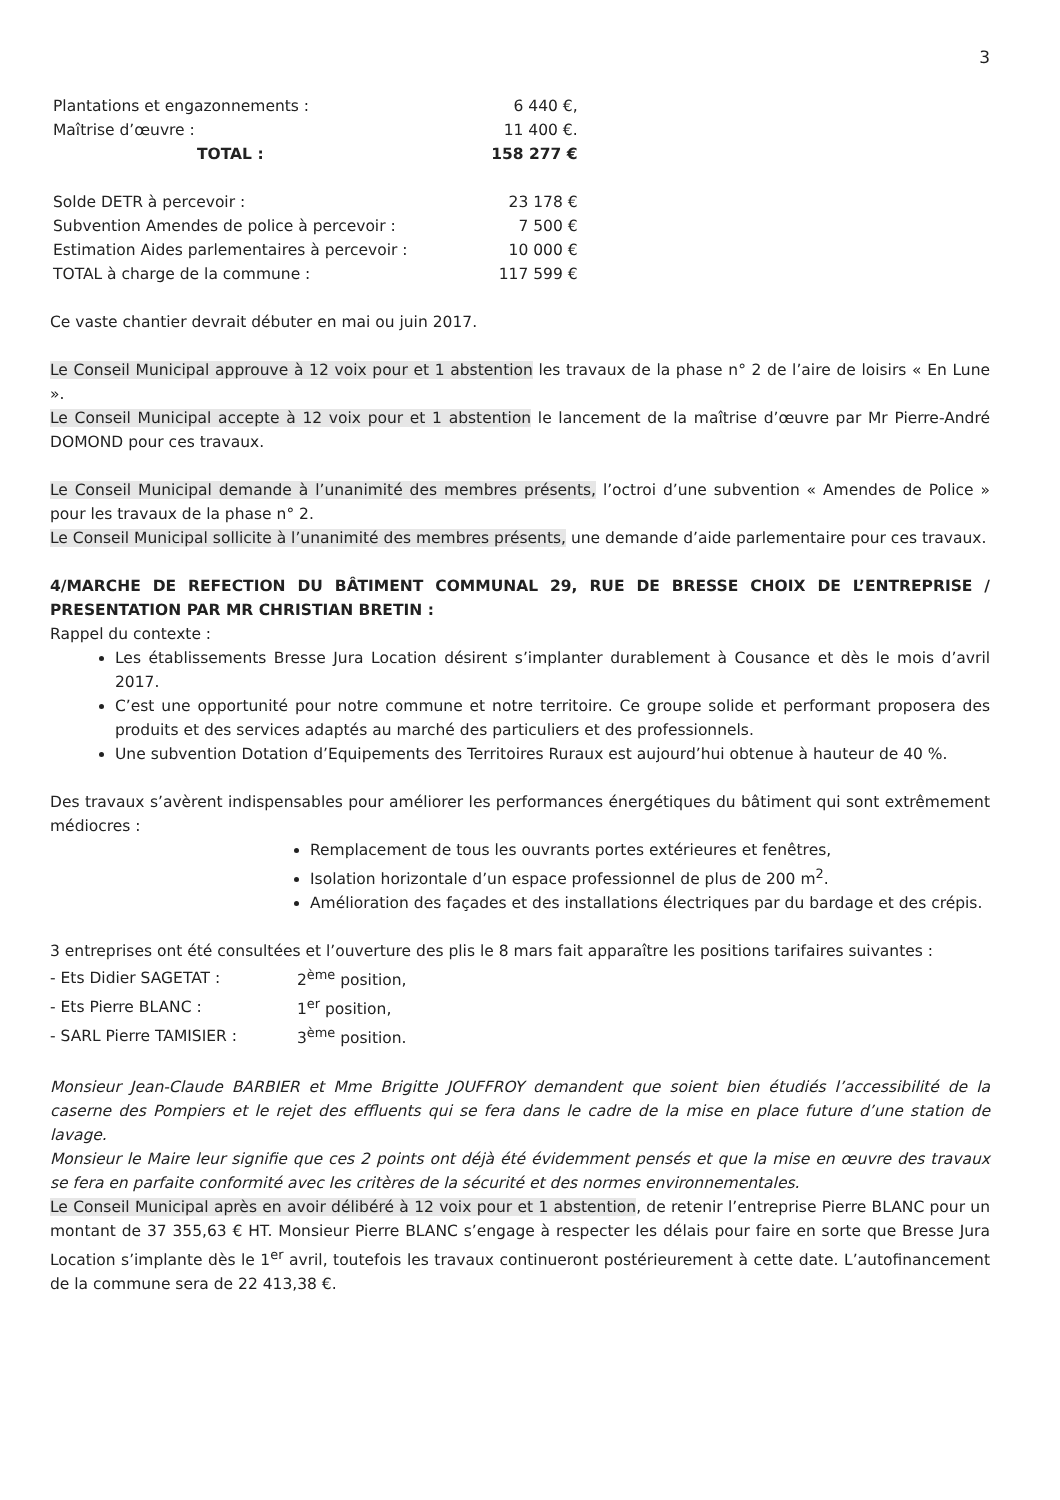3
| Plantations et engazonnements : | 6 440 €, |
| Maîtrise d’œuvre : | 11 400 €. |
| TOTAL : | 158 277 € |
| Solde DETR à percevoir : | 23 178 € |
| Subvention Amendes de police à percevoir : | 7 500 € |
| Estimation Aides parlementaires à percevoir : | 10 000 € |
| TOTAL à charge de la commune : | 117 599 € |
Ce vaste chantier devrait débuter en mai ou juin 2017.
Le Conseil Municipal approuve à 12 voix pour et 1 abstention les travaux de la phase n° 2 de l’aire de loisirs « En Lune ».
Le Conseil Municipal accepte à 12 voix pour et 1 abstention le lancement de la maîtrise d’œuvre par Mr Pierre-André DOMOND pour ces travaux.
Le Conseil Municipal demande à l’unanimité des membres présents, l’octroi d’une subvention « Amendes de Police » pour les travaux de la phase n° 2.
Le Conseil Municipal sollicite à l’unanimité des membres présents, une demande d’aide parlementaire pour ces travaux.
4/MARCHE DE REFECTION DU BÂTIMENT COMMUNAL 29, RUE DE BRESSE CHOIX DE L’ENTREPRISE / PRESENTATION PAR MR CHRISTIAN BRETIN :
Rappel du contexte :
Les établissements Bresse Jura Location désirent s’implanter durablement à Cousance et dès le mois d’avril 2017.
C’est une opportunité pour notre commune et notre territoire. Ce groupe solide et performant proposera des produits et des services adaptés au marché des particuliers et des professionnels.
Une subvention Dotation d’Equipements des Territoires Ruraux est aujourd’hui obtenue à hauteur de 40 %.
Des travaux s’avèrent indispensables pour améliorer les performances énergétiques du bâtiment qui sont extrêmement médiocres :
Remplacement de tous les ouvrants portes extérieures et fenêtres,
Isolation horizontale d’un espace professionnel de plus de 200 m<sup>2</sup>.
Amélioration des façades et des installations électriques par du bardage et des crépis.
3 entreprises ont été consultées et l’ouverture des plis le 8 mars fait apparaître les positions tarifaires suivantes :
| - Ets Didier SAGETAT : | 2<sup>ème</sup> position, |
| - Ets Pierre BLANC : | 1<sup>er</sup> position, |
| - SARL Pierre TAMISIER : | 3<sup>ème</sup> position. |
Monsieur Jean-Claude BARBIER et Mme Brigitte JOUFFROY demandent que soient bien étudiés l’accessibilité de la caserne des Pompiers et le rejet des effluents qui se fera dans le cadre de la mise en place future d’une station de lavage.
Monsieur le Maire leur signifie que ces 2 points ont déjà été évidemment pensés et que la mise en œuvre des travaux se fera en parfaite conformité avec les critères de la sécurité et des normes environnementales.
Le Conseil Municipal après en avoir délibéré à 12 voix pour et 1 abstention, de retenir l’entreprise Pierre BLANC pour un montant de 37 355,63 € HT. Monsieur Pierre BLANC s’engage à respecter les délais pour faire en sorte que Bresse Jura Location s’implante dès le 1<sup>er</sup> avril, toutefois les travaux continueront postérieurement à cette date. L’autofinancement de la commune sera de 22 413,38 €.